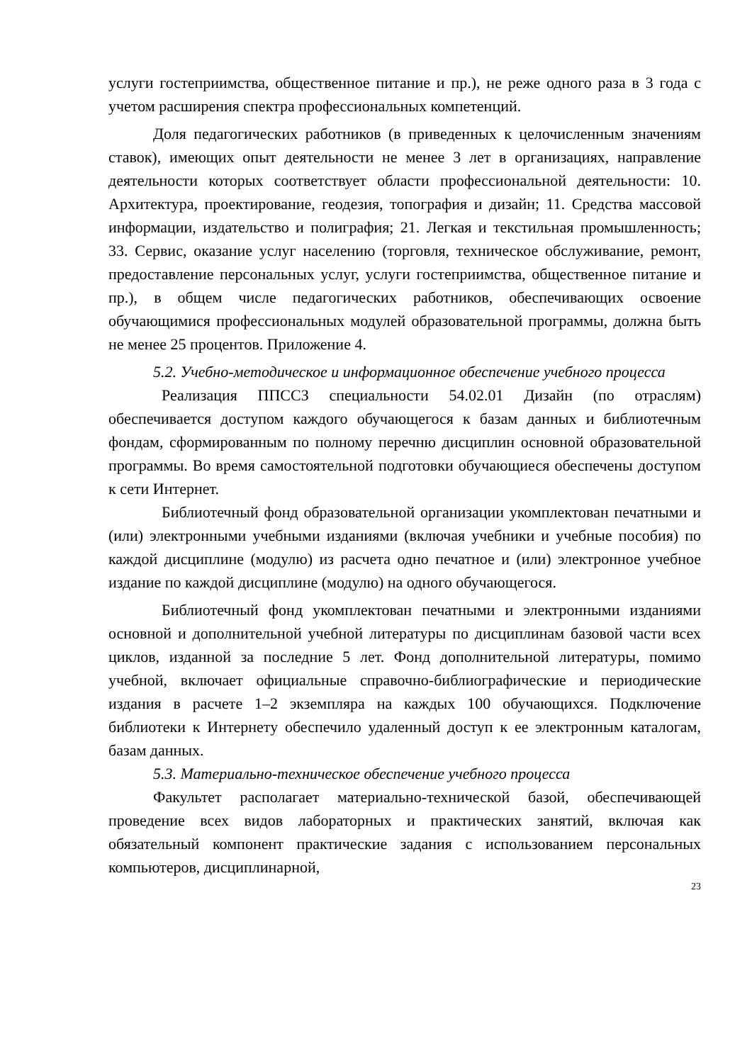услуги гостеприимства, общественное питание и пр.), не реже одного раза в 3 года с учетом расширения спектра профессиональных компетенций.
Доля педагогических работников (в приведенных к целочисленным значениям ставок), имеющих опыт деятельности не менее 3 лет в организациях, направление деятельности которых соответствует области профессиональной деятельности: 10. Архитектура, проектирование, геодезия, топография и дизайн; 11. Средства массовой информации, издательство и полиграфия; 21. Легкая и текстильная промышленность; 33. Сервис, оказание услуг населению (торговля, техническое обслуживание, ремонт, предоставление персональных услуг, услуги гостеприимства, общественное питание и пр.), в общем числе педагогических работников, обеспечивающих освоение обучающимися профессиональных модулей образовательной программы, должна быть не менее 25 процентов. Приложение 4.
5.2. Учебно-методическое и информационное обеспечение учебного процесса
Реализация ППССЗ специальности 54.02.01 Дизайн (по отраслям) обеспечивается доступом каждого обучающегося к базам данных и библиотечным фондам, сформированным по полному перечню дисциплин основной образовательной программы. Во время самостоятельной подготовки обучающиеся обеспечены доступом к сети Интернет.
Библиотечный фонд образовательной организации укомплектован печатными и (или) электронными учебными изданиями (включая учебники и учебные пособия) по каждой дисциплине (модулю) из расчета одно печатное и (или) электронное учебное издание по каждой дисциплине (модулю) на одного обучающегося.
Библиотечный фонд укомплектован печатными и электронными изданиями основной и дополнительной учебной литературы по дисциплинам базовой части всех циклов, изданной за последние 5 лет. Фонд дополнительной литературы, помимо учебной, включает официальные справочно-библиографические и периодические издания в расчете 1–2 экземпляра на каждых 100 обучающихся. Подключение библиотеки к Интернету обеспечило удаленный доступ к ее электронным каталогам, базам данных.
5.3. Материально-техническое обеспечение учебного процесса
Факультет располагает материально-технической базой, обеспечивающей проведение всех видов лабораторных и практических занятий, включая как обязательный компонент практические задания с использованием персональных компьютеров, дисциплинарной,
23